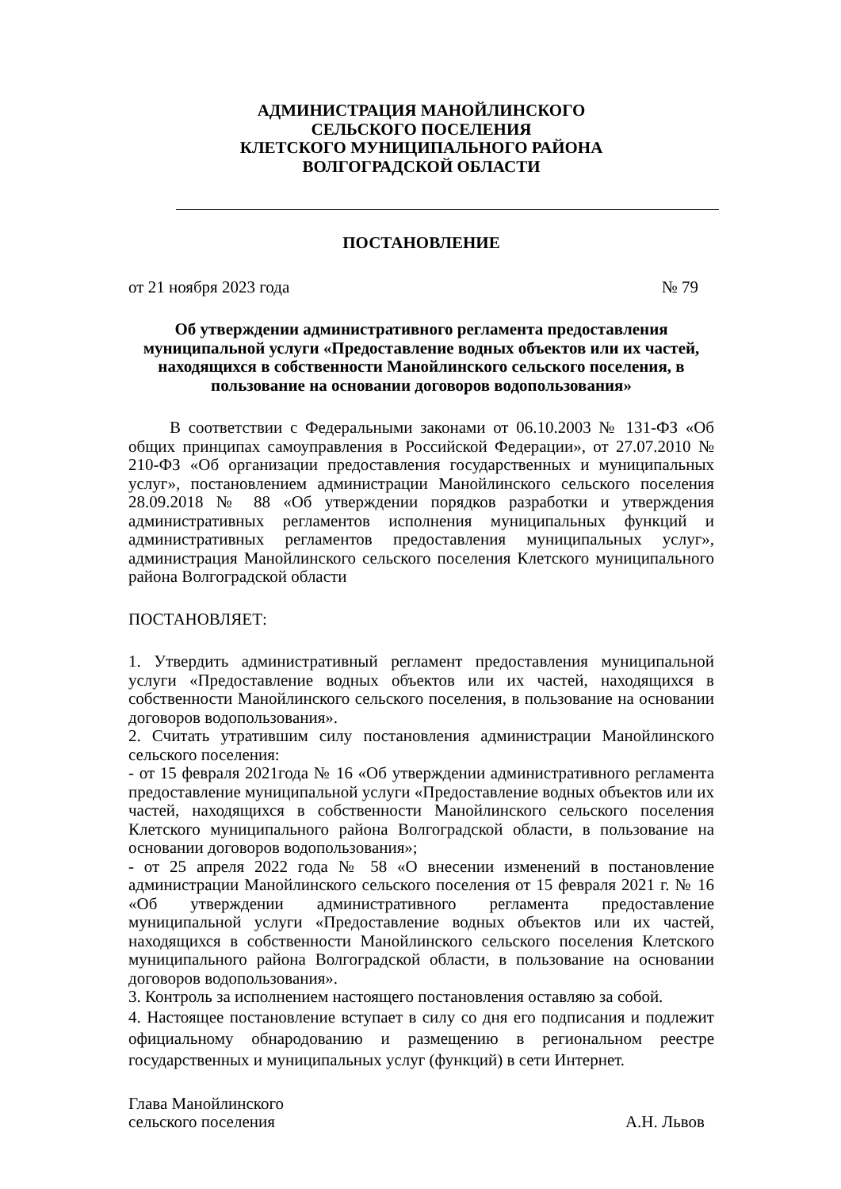АДМИНИСТРАЦИЯ МАНОЙЛИНСКОГО
СЕЛЬСКОГО ПОСЕЛЕНИЯ
КЛЕТСКОГО МУНИЦИПАЛЬНОГО РАЙОНА
ВОЛГОГРАДСКОЙ ОБЛАСТИ
ПОСТАНОВЛЕНИЕ
от 21 ноября 2023 года № 79
Об утверждении административного регламента предоставления муниципальной услуги «Предоставление водных объектов или их частей, находящихся в собственности Манойлинского сельского поселения, в пользование на основании договоров водопользования»
В соответствии с Федеральными законами от 06.10.2003 № 131-ФЗ «Об общих принципах самоуправления в Российской Федерации», от 27.07.2010 № 210-ФЗ «Об организации предоставления государственных и муниципальных услуг», постановлением администрации Манойлинского сельского поселения 28.09.2018 № 88 «Об утверждении порядков разработки и утверждения административных регламентов исполнения муниципальных функций и административных регламентов предоставления муниципальных услуг», администрация Манойлинского сельского поселения Клетского муниципального района Волгоградской области
ПОСТАНОВЛЯЕТ:
1. Утвердить административный регламент предоставления муниципальной услуги «Предоставление водных объектов или их частей, находящихся в собственности Манойлинского сельского поселения, в пользование на основании договоров водопользования».
2. Считать утратившим силу постановления администрации Манойлинского сельского поселения:
- от 15 февраля 2021года № 16 «Об утверждении административного регламента предоставление муниципальной услуги «Предоставление водных объектов или их частей, находящихся в собственности Манойлинского сельского поселения Клетского муниципального района Волгоградской области, в пользование на основании договоров водопользования»;
- от 25 апреля 2022 года № 58 «О внесении изменений в постановление администрации Манойлинского сельского поселения от 15 февраля 2021 г. № 16 «Об утверждении административного регламента предоставление муниципальной услуги «Предоставление водных объектов или их частей, находящихся в собственности Манойлинского сельского поселения Клетского муниципального района Волгоградской области, в пользование на основании договоров водопользования».
3. Контроль за исполнением настоящего постановления оставляю за собой.
4. Настоящее постановление вступает в силу со дня его подписания и подлежит официальному обнародованию и размещению в региональном реестре государственных и муниципальных услуг (функций) в сети Интернет.
Глава Манойлинского
сельского поселения А.Н. Львов